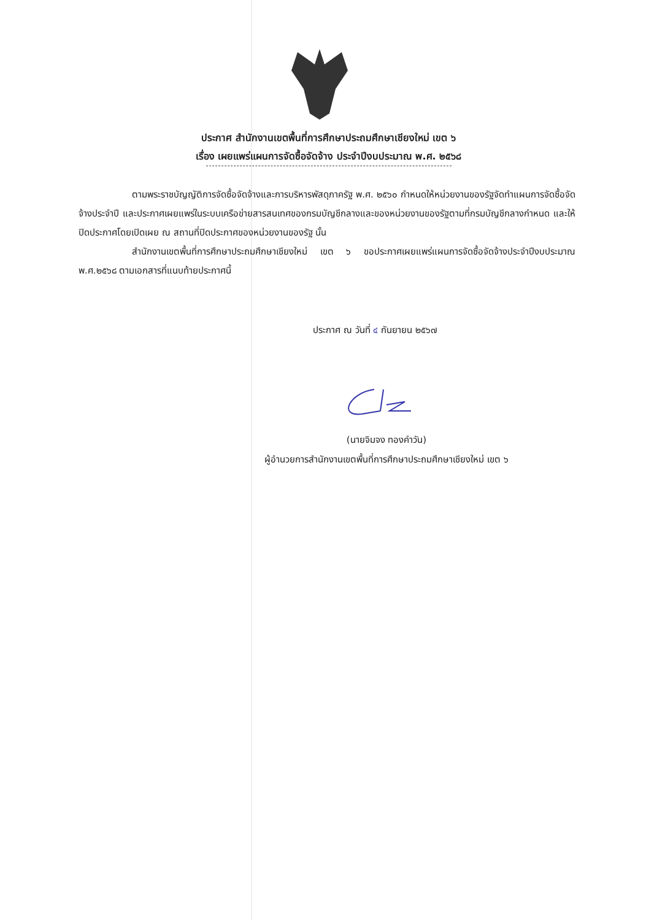ประกาศ สำนักงานเขตพื้นที่การศึกษาประถมศึกษาเชียงใหม่ เขต ๖
เรื่อง เผยแพร่แผนการจัดซื้อจัดจ้าง ประจำปีงบประมาณ พ.ศ. ๒๕๖๘
ตามพระราชบัญญัติการจัดซื้อจัดจ้างและการบริหารพัสดุภาครัฐ พ.ศ. ๒๕๖๐ กำหนดให้หน่วยงานของรัฐจัดทำแผนการจัดซื้อจัดจ้างประจำปี และประกาศเผยแพร่ในระบบเครือข่ายสารสนเทศของกรมบัญชีกลางและของหน่วยงานของรัฐตามที่กรมบัญชีกลางกำหนด และให้ปิดประกาศโดยเปิดเผย ณ สถานที่ปิดประกาศของหน่วยงานของรัฐ นั้น
สำนักงานเขตพื้นที่การศึกษาประถมศึกษาเชียงใหม่ เขต ๖ ขอประกาศเผยแพร่แผนการจัดซื้อจัดจ้างประจำปีงบประมาณ พ.ศ.๒๕๖๘ ตามเอกสารที่แนบท้ายประกาศนี้
ประกาศ ณ วันที่ ๔ กันยายน ๒๕๖๗
(นายจิมจง ทองคำวัน)
ผู้อำนวยการสำนักงานเขตพื้นที่การศึกษาประถมศึกษาเชียงใหม่ เขต ๖